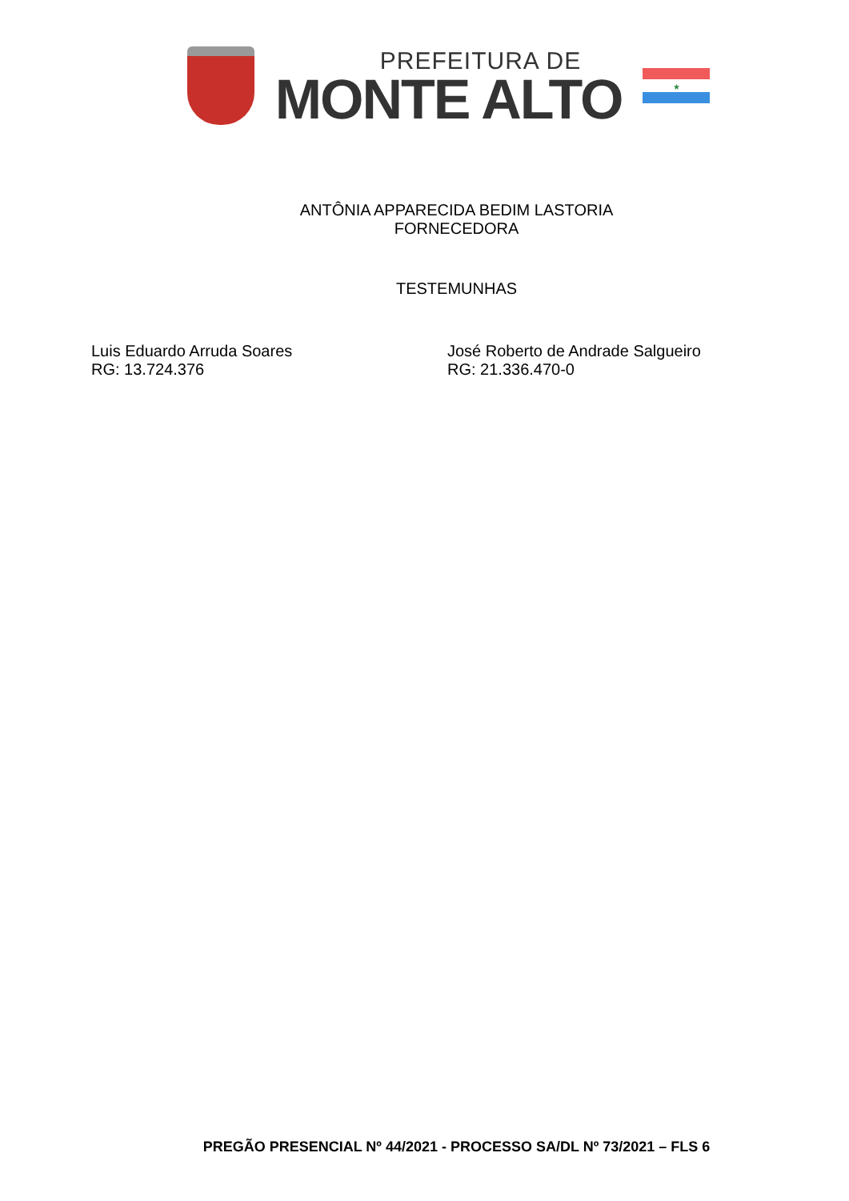PREFEITURA DE
MONTE ALTO
★
ANTÔNIA APPARECIDA BEDIM LASTORIA
FORNECEDORA
TESTEMUNHAS
Luis Eduardo Arruda Soares
RG: 13.724.376
José Roberto de Andrade Salgueiro
RG: 21.336.470-0
PREGÃO PRESENCIAL Nº 44/2021 - PROCESSO SA/DL Nº 73/2021 – FLS 6